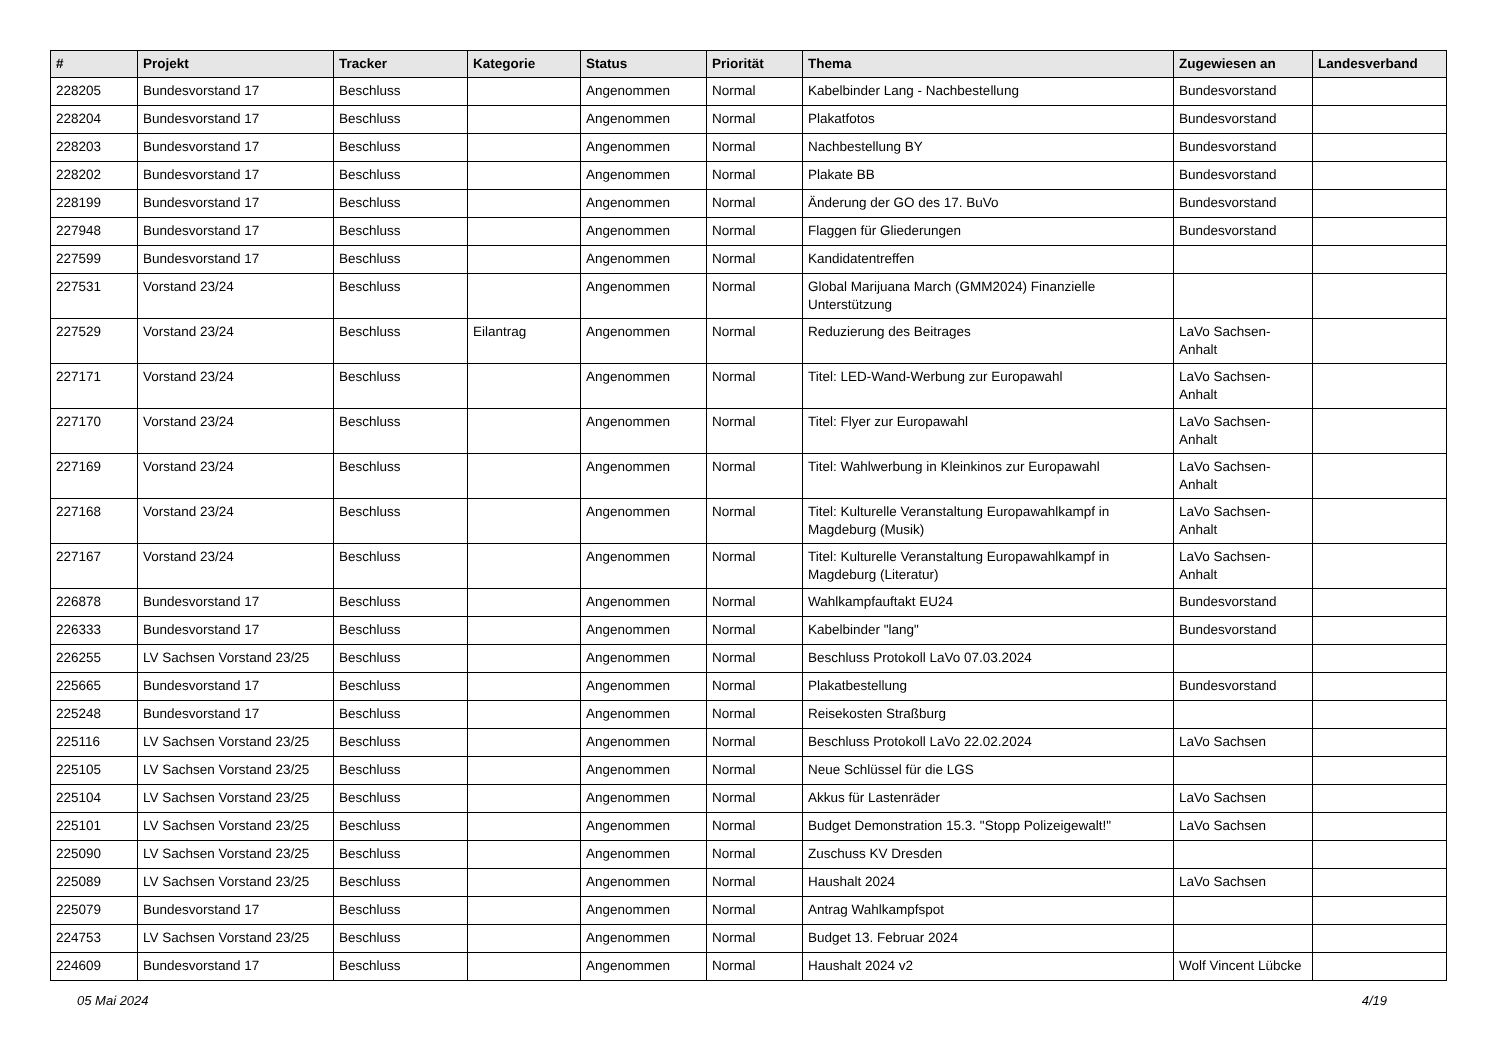| # | Projekt | Tracker | Kategorie | Status | Priorität | Thema | Zugewiesen an | Landesverband |
| --- | --- | --- | --- | --- | --- | --- | --- | --- |
| 228205 | Bundesvorstand 17 | Beschluss | | Angenommen | Normal | Kabelbinder Lang - Nachbestellung | Bundesvorstand | |
| 228204 | Bundesvorstand 17 | Beschluss | | Angenommen | Normal | Plakatfotos | Bundesvorstand | |
| 228203 | Bundesvorstand 17 | Beschluss | | Angenommen | Normal | Nachbestellung BY | Bundesvorstand | |
| 228202 | Bundesvorstand 17 | Beschluss | | Angenommen | Normal | Plakate BB | Bundesvorstand | |
| 228199 | Bundesvorstand 17 | Beschluss | | Angenommen | Normal | Änderung der GO des 17. BuVo | Bundesvorstand | |
| 227948 | Bundesvorstand 17 | Beschluss | | Angenommen | Normal | Flaggen für Gliederungen | Bundesvorstand | |
| 227599 | Bundesvorstand 17 | Beschluss | | Angenommen | Normal | Kandidatentreffen | | |
| 227531 | Vorstand 23/24 | Beschluss | | Angenommen | Normal | Global Marijuana March (GMM2024) Finanzielle Unterstützung | | |
| 227529 | Vorstand 23/24 | Beschluss | Eilantrag | Angenommen | Normal | Reduzierung des Beitrages | LaVo Sachsen-Anhalt | |
| 227171 | Vorstand 23/24 | Beschluss | | Angenommen | Normal | Titel: LED-Wand-Werbung zur Europawahl | LaVo Sachsen-Anhalt | |
| 227170 | Vorstand 23/24 | Beschluss | | Angenommen | Normal | Titel: Flyer zur Europawahl | LaVo Sachsen-Anhalt | |
| 227169 | Vorstand 23/24 | Beschluss | | Angenommen | Normal | Titel: Wahlwerbung in Kleinkinos zur Europawahl | LaVo Sachsen-Anhalt | |
| 227168 | Vorstand 23/24 | Beschluss | | Angenommen | Normal | Titel: Kulturelle Veranstaltung Europawahlkampf in Magdeburg (Musik) | LaVo Sachsen-Anhalt | |
| 227167 | Vorstand 23/24 | Beschluss | | Angenommen | Normal | Titel: Kulturelle Veranstaltung Europawahlkampf in Magdeburg (Literatur) | LaVo Sachsen-Anhalt | |
| 226878 | Bundesvorstand 17 | Beschluss | | Angenommen | Normal | Wahlkampfauftakt EU24 | Bundesvorstand | |
| 226333 | Bundesvorstand 17 | Beschluss | | Angenommen | Normal | Kabelbinder "lang" | Bundesvorstand | |
| 226255 | LV Sachsen Vorstand 23/25 | Beschluss | | Angenommen | Normal | Beschluss Protokoll LaVo 07.03.2024 | | |
| 225665 | Bundesvorstand 17 | Beschluss | | Angenommen | Normal | Plakatbestellung | Bundesvorstand | |
| 225248 | Bundesvorstand 17 | Beschluss | | Angenommen | Normal | Reisekosten Straßburg | | |
| 225116 | LV Sachsen Vorstand 23/25 | Beschluss | | Angenommen | Normal | Beschluss Protokoll LaVo 22.02.2024 | LaVo Sachsen | |
| 225105 | LV Sachsen Vorstand 23/25 | Beschluss | | Angenommen | Normal | Neue Schlüssel für die LGS | | |
| 225104 | LV Sachsen Vorstand 23/25 | Beschluss | | Angenommen | Normal | Akkus für Lastenräder | LaVo Sachsen | |
| 225101 | LV Sachsen Vorstand 23/25 | Beschluss | | Angenommen | Normal | Budget Demonstration 15.3. "Stopp Polizeigewalt!" | LaVo Sachsen | |
| 225090 | LV Sachsen Vorstand 23/25 | Beschluss | | Angenommen | Normal | Zuschuss KV Dresden | | |
| 225089 | LV Sachsen Vorstand 23/25 | Beschluss | | Angenommen | Normal | Haushalt 2024 | LaVo Sachsen | |
| 225079 | Bundesvorstand 17 | Beschluss | | Angenommen | Normal | Antrag Wahlkampfspot | | |
| 224753 | LV Sachsen Vorstand 23/25 | Beschluss | | Angenommen | Normal | Budget 13. Februar 2024 | | |
| 224609 | Bundesvorstand 17 | Beschluss | | Angenommen | Normal | Haushalt 2024 v2 | Wolf Vincent Lübcke | |
05 Mai 2024 4/19